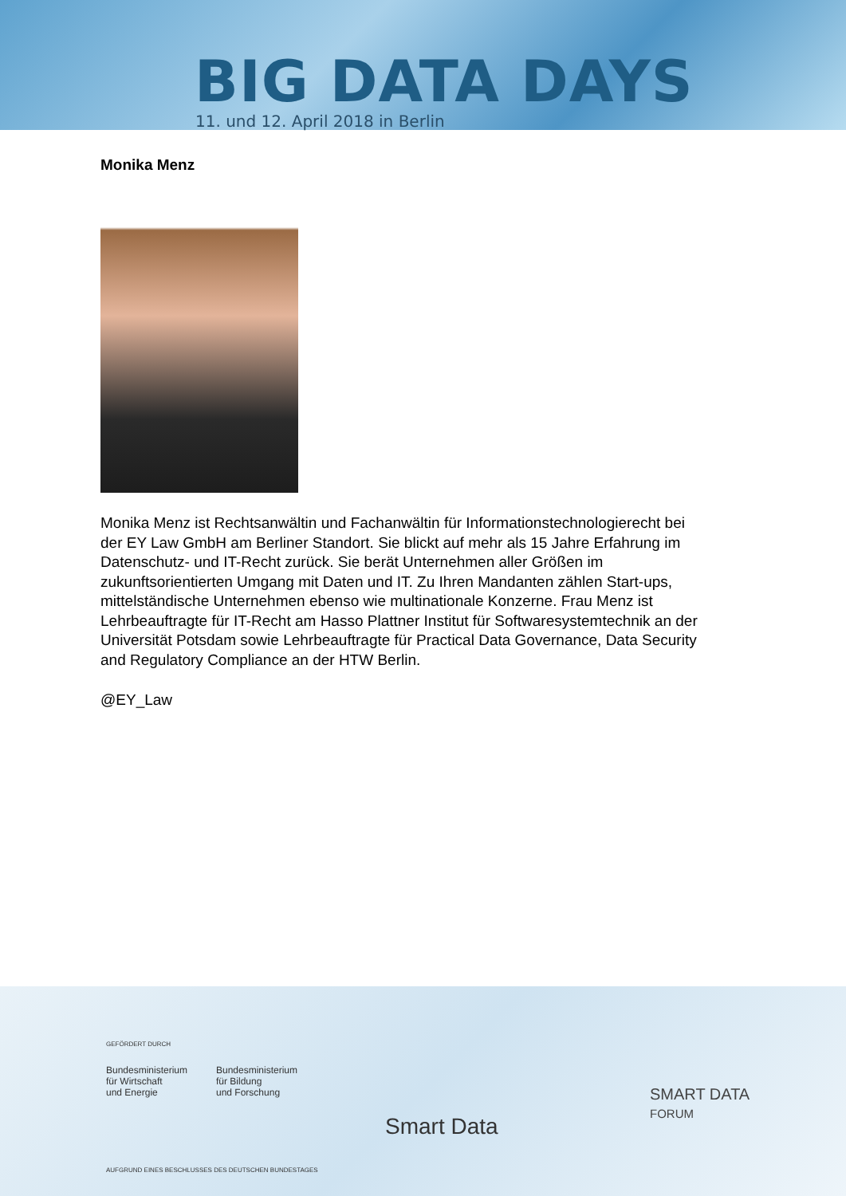BIG DATA DAYS
11. und 12. April 2018 in Berlin
Monika Menz
Monika Menz ist Rechtsanwältin und Fachanwältin für Informationstechnologierecht bei der EY Law GmbH am Berliner Standort. Sie blickt auf mehr als 15 Jahre Erfahrung im Datenschutz- und IT-Recht zurück. Sie berät Unternehmen aller Größen im zukunftsorientierten Umgang mit Daten und IT. Zu Ihren Mandanten zählen Start-ups, mittelständische Unternehmen ebenso wie multinationale Konzerne. Frau Menz ist Lehrbeauftragte für IT-Recht am Hasso Plattner Institut für Softwaresystemtechnik an der Universität Potsdam sowie Lehrbeauftragte für Practical Data Governance, Data Security and Regulatory Compliance an der HTW Berlin.
@EY_Law
GEFÖRDERT DURCH
Bundesministerium
für Wirtschaft
und Energie
Bundesministerium
für Bildung
und Forschung
Smart Data
SMART DATA
FORUM
AUFGRUND EINES BESCHLUSSES DES DEUTSCHEN BUNDESTAGES